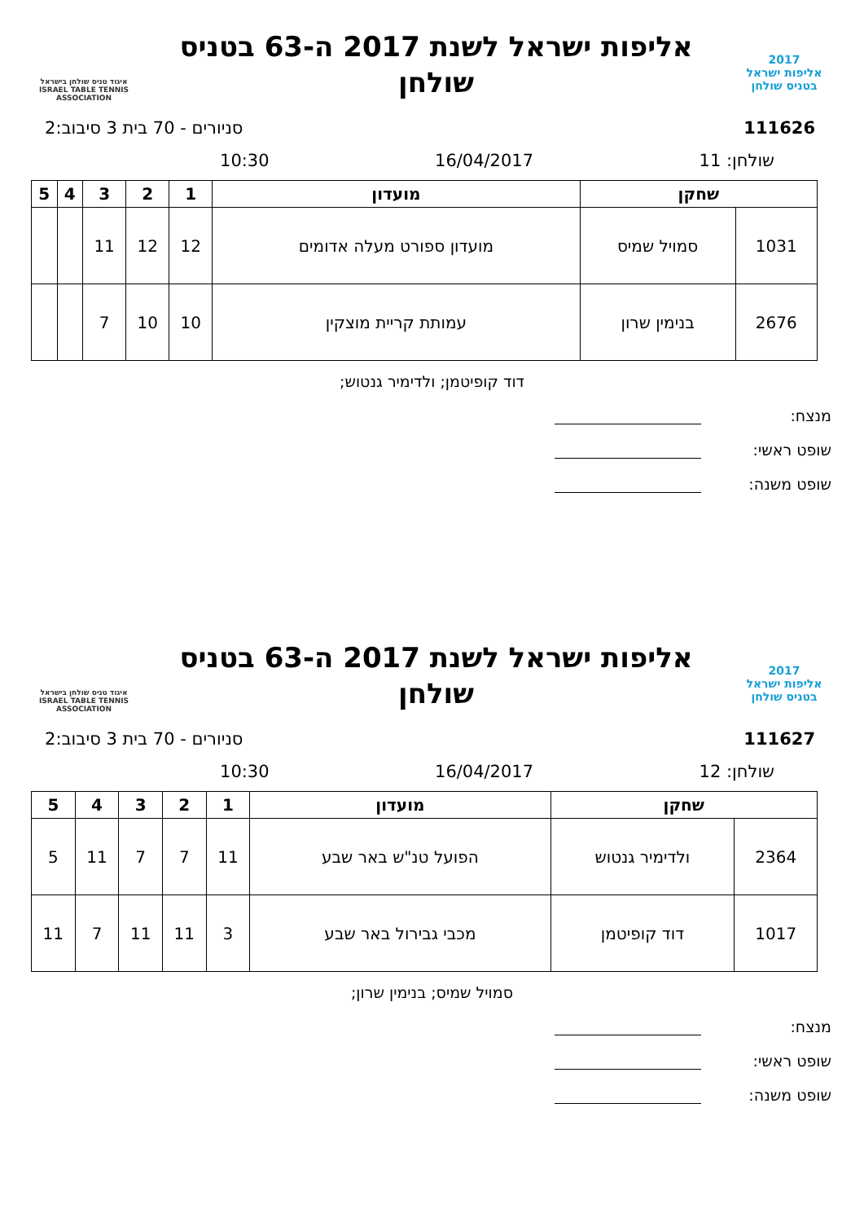2017
אליפות ישראל
בטניס שולחן
אליפות ישראל לשנת 2017 ה-63 בטניס שולחן
איגוד טניס שולחן בישראל
ISRAEL TABLE TENNIS ASSOCIATION
111626 סניורים - 70 בית 3 סיבוב:2
שולחן: 11 16/04/2017 10:30
| שחקן | | מועדון | 1 | 2 | 3 | 4 | 5 |
| --- | --- | --- | --- | --- | --- | --- | --- |
| 1031 | סמויל שמיס | מועדון ספורט מעלה אדומים | 12 | 12 | 11 | | |
| 2676 | בנימין שרון | עמותת קריית מוצקין | 10 | 10 | 7 | | |
דוד קופיטמן; ולדימיר גנטוש;
מנצח:
שופט ראשי:
שופט משנה:
2017
אליפות ישראל
בטניס שולחן
אליפות ישראל לשנת 2017 ה-63 בטניס שולחן
איגוד טניס שולחן בישראל
ISRAEL TABLE TENNIS ASSOCIATION
111627 סניורים - 70 בית 3 סיבוב:2
שולחן: 12 16/04/2017 10:30
| שחקן | | מועדון | 1 | 2 | 3 | 4 | 5 |
| --- | --- | --- | --- | --- | --- | --- | --- |
| 2364 | ולדימיר גנטוש | הפועל טנ"ש באר שבע | 11 | 7 | 7 | 11 | 5 |
| 1017 | דוד קופיטמן | מכבי גבירול באר שבע | 3 | 11 | 11 | 7 | 11 |
סמויל שמיס; בנימין שרון;
מנצח:
שופט ראשי:
שופט משנה: